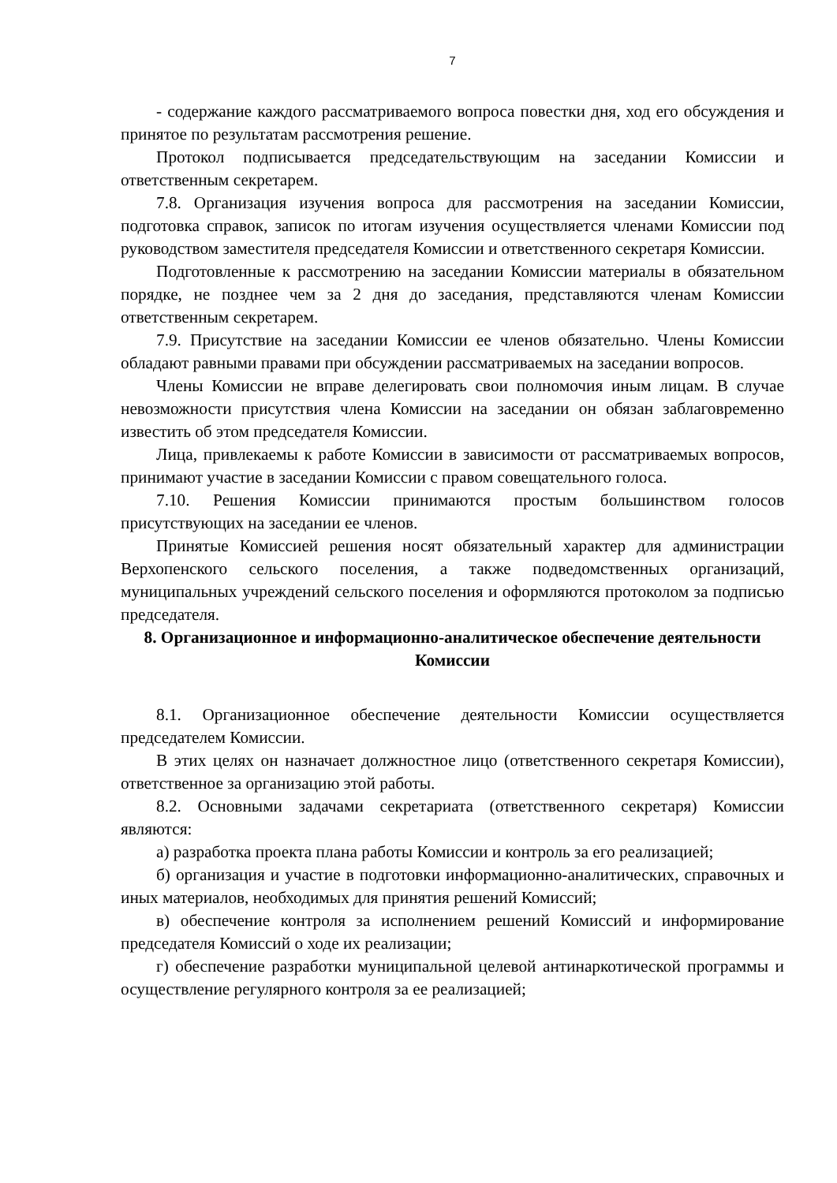7
- содержание каждого рассматриваемого вопроса повестки дня, ход его обсуждения и принятое по результатам рассмотрения решение.
Протокол подписывается председательствующим на заседании Комиссии и ответственным секретарем.
7.8. Организация изучения вопроса для рассмотрения на заседании Комиссии, подготовка справок, записок по итогам изучения осуществляется членами Комиссии под руководством заместителя председателя Комиссии и ответственного секретаря Комиссии.
Подготовленные к рассмотрению на заседании Комиссии материалы в обязательном порядке, не позднее чем за 2 дня до заседания, представляются членам Комиссии ответственным секретарем.
7.9. Присутствие на заседании Комиссии ее членов обязательно. Члены Комиссии обладают равными правами при обсуждении рассматриваемых на заседании вопросов.
Члены Комиссии не вправе делегировать свои полномочия иным лицам. В случае невозможности присутствия члена Комиссии на заседании он обязан заблаговременно известить об этом председателя Комиссии.
Лица, привлекаемы к работе Комиссии в зависимости от рассматриваемых вопросов, принимают участие в заседании Комиссии с правом совещательного голоса.
7.10. Решения Комиссии принимаются простым большинством голосов присутствующих на заседании ее членов.
Принятые Комиссией решения носят обязательный характер для администрации Верхопенского сельского поселения, а также подведомственных организаций, муниципальных учреждений сельского поселения и оформляются протоколом за подписью председателя.
8. Организационное и информационно-аналитическое обеспечение деятельности Комиссии
8.1. Организационное обеспечение деятельности Комиссии осуществляется председателем Комиссии.
В этих целях он назначает должностное лицо (ответственного секретаря Комиссии), ответственное за организацию этой работы.
8.2. Основными задачами секретариата (ответственного секретаря) Комиссии являются:
а) разработка проекта плана работы Комиссии и контроль за его реализацией;
б) организация и участие в подготовки информационно-аналитических, справочных и иных материалов, необходимых для принятия решений Комиссий;
в) обеспечение контроля за исполнением решений Комиссий и информирование председателя Комиссий о ходе их реализации;
г) обеспечение разработки муниципальной целевой антинаркотической программы и осуществление регулярного контроля за ее реализацией;